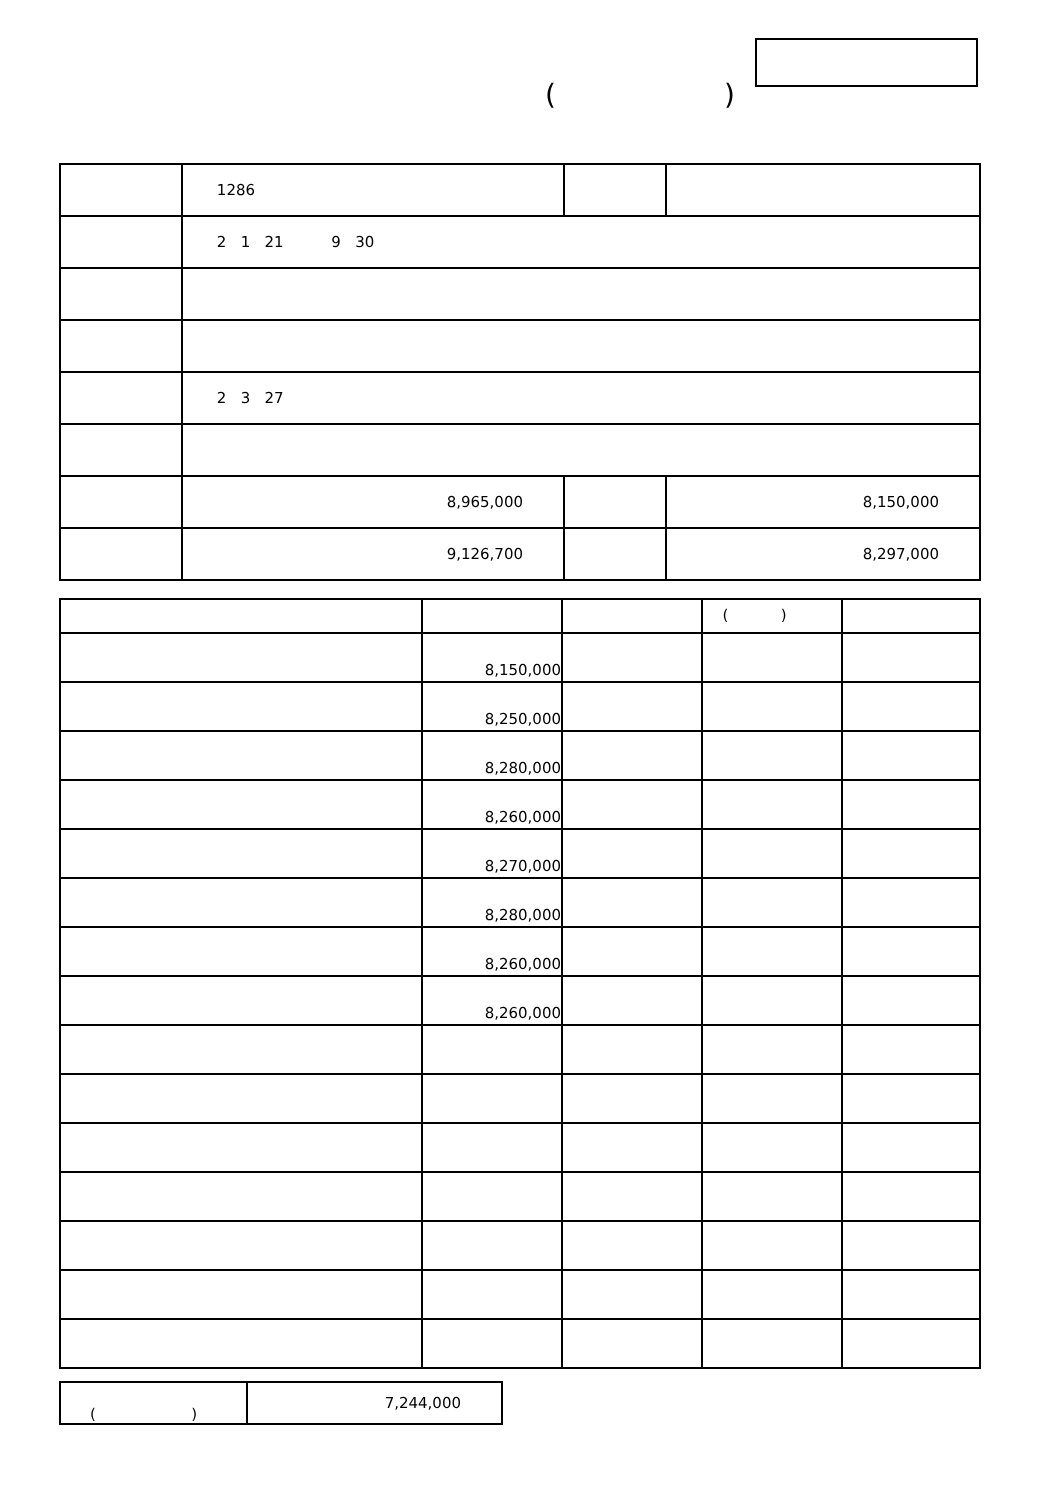()
| | 1286 | | |
| | 2 1 21 9 30 | | |
| | 2 3 27 | | |
| | 8,965,000 | | 8,150,000 |
| | 9,126,700 | | 8,297,000 |
| | | | ( ) | |
| | 8,150,000 | | | |
| | 8,250,000 | | | |
| | 8,280,000 | | | |
| | 8,260,000 | | | |
| | 8,270,000 | | | |
| | 8,280,000 | | | |
| | 8,260,000 | | | |
| | 8,260,000 | | | |
| ( ) | 7,244,000 |